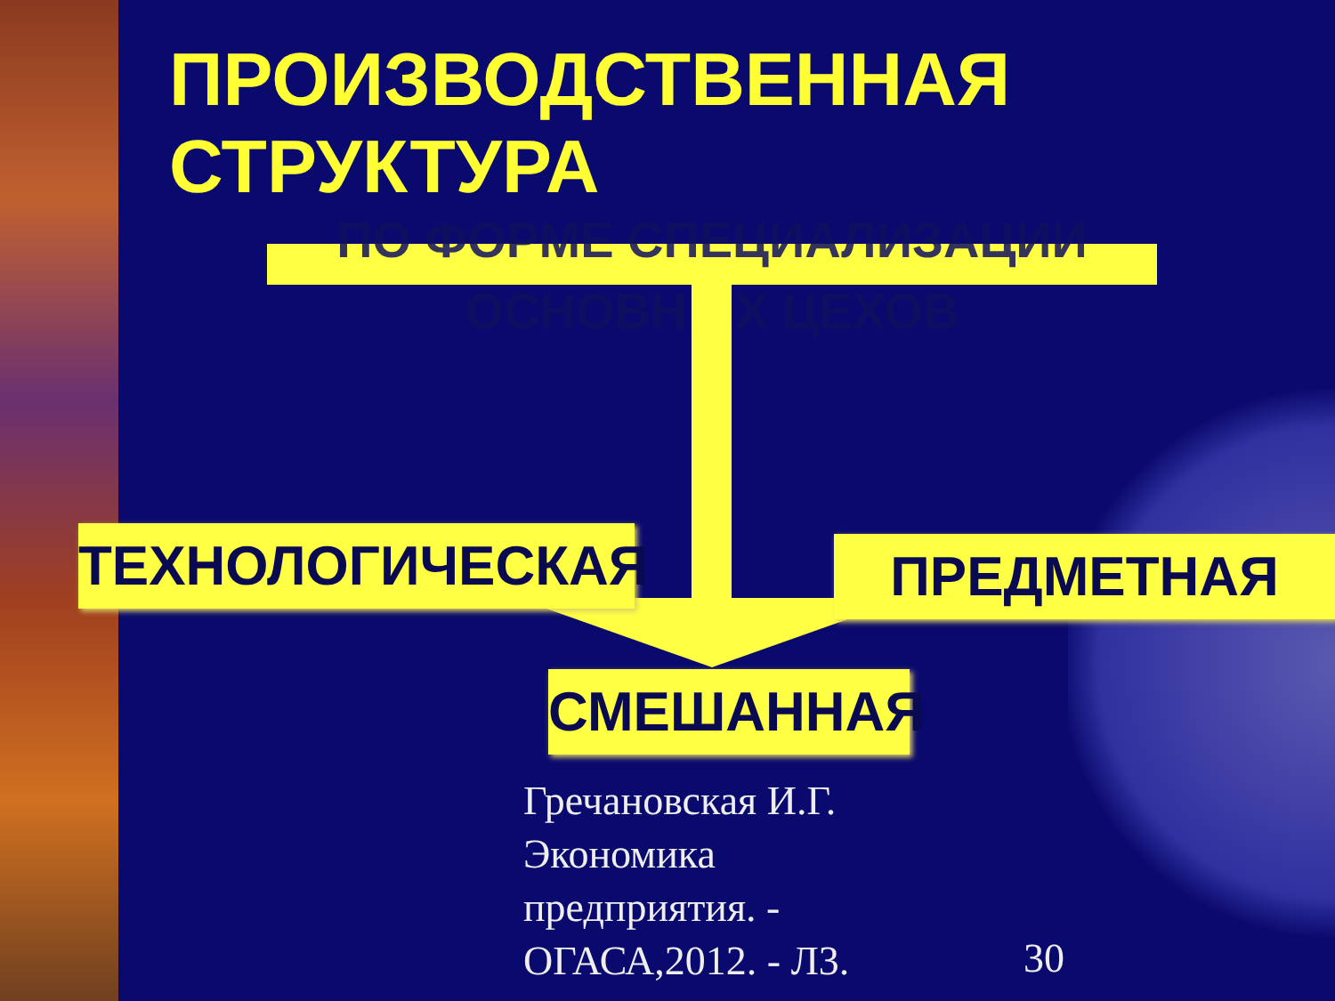ПРОИЗВОДСТВЕННАЯ
СТРУКТУРА
ПО ФОРМЕ СПЕЦИАЛИЗАЦИИ
ОСНОВНЫХ ЦЕХОВ
ТЕХНОЛОГИЧЕСКАЯ ПРЕДМЕТНАЯ
СМЕШАННАЯ
Гречановская И.Г.
Экономика
предприятия. -
ОГАСА,2012. - Л3.
30